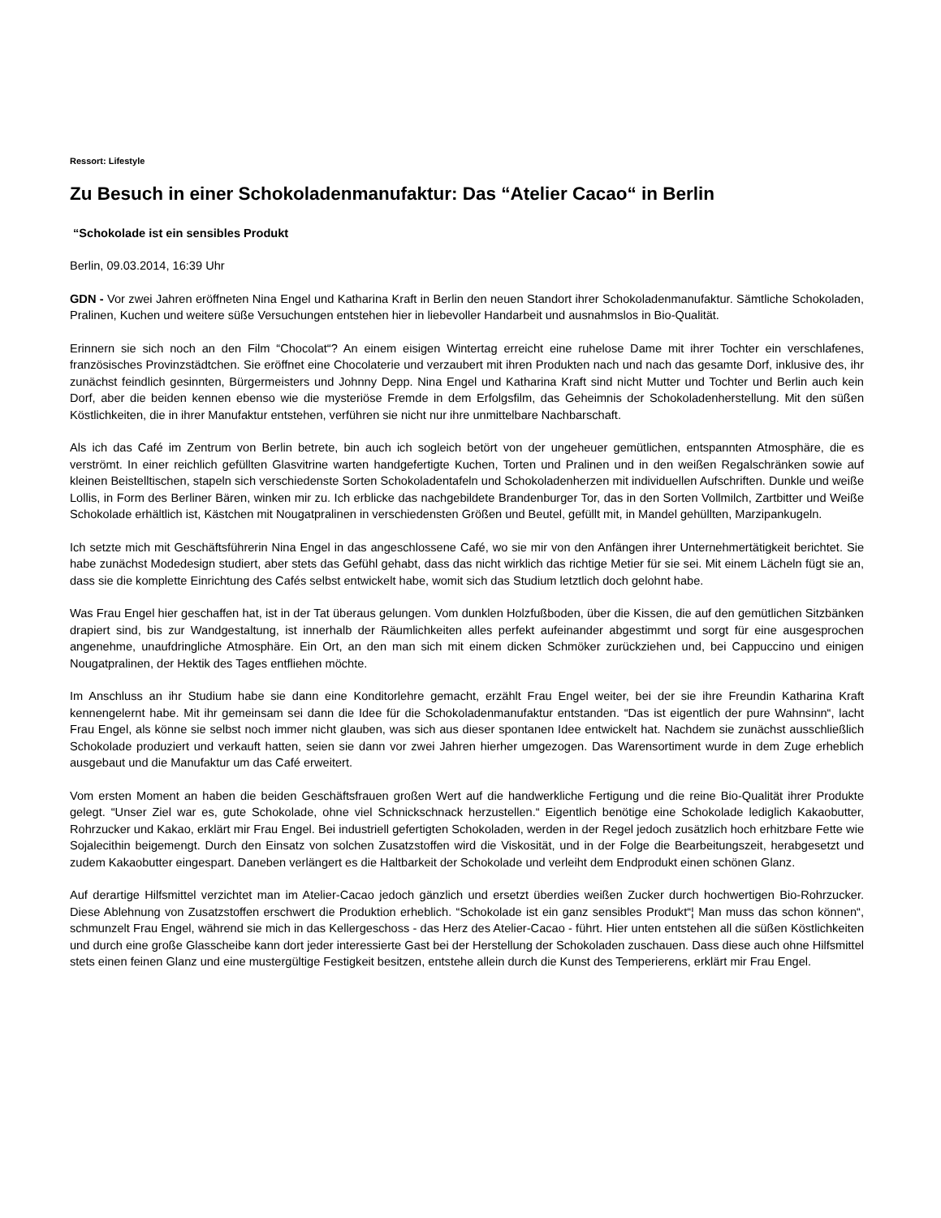Ressort: Lifestyle
Zu Besuch in einer Schokoladenmanufaktur: Das “Atelier Cacao“ in Berlin
“Schokolade ist ein sensibles Produkt
Berlin, 09.03.2014, 16:39 Uhr
GDN - Vor zwei Jahren eröffneten Nina Engel und Katharina Kraft in Berlin den neuen Standort ihrer Schokoladenmanufaktur. Sämtliche Schokoladen, Pralinen, Kuchen und weitere süße Versuchungen entstehen hier in liebevoller Handarbeit und ausnahmslos in Bio-Qualität.
Erinnern sie sich noch an den Film “Chocolat“? An einem eisigen Wintertag erreicht eine ruhelose Dame mit ihrer Tochter ein verschlafenes, französisches Provinzstädtchen. Sie eröffnet eine Chocolaterie und verzaubert mit ihren Produkten nach und nach das gesamte Dorf, inklusive des, ihr zunächst feindlich gesinnten, Bürgermeisters und Johnny Depp. Nina Engel und Katharina Kraft sind nicht Mutter und Tochter und Berlin auch kein Dorf, aber die beiden kennen ebenso wie die mysteriöse Fremde in dem Erfolgsfilm, das Geheimnis der Schokoladenherstellung. Mit den süßen Köstlichkeiten, die in ihrer Manufaktur entstehen, verführen sie nicht nur ihre unmittelbare Nachbarschaft.
Als ich das Café im Zentrum von Berlin betrete, bin auch ich sogleich betört von der ungeheuer gemütlichen, entspannten Atmosphäre, die es verströmt. In einer reichlich gefüllten Glasvitrine warten handgefertigte Kuchen, Torten und Pralinen und in den weißen Regalschränken sowie auf kleinen Beistelltischen, stapeln sich verschiedenste Sorten Schokoladentafeln und Schokoladenherzen mit individuellen Aufschriften. Dunkle und weiße Lollis, in Form des Berliner Bären, winken mir zu. Ich erblicke das nachgebildete Brandenburger Tor, das in den Sorten Vollmilch, Zartbitter und Weiße Schokolade erhältlich ist, Kästchen mit Nougatpralinen in verschiedensten Größen und Beutel, gefüllt mit, in Mandel gehüllten, Marzipankugeln.
Ich setzte mich mit Geschäftsführerin Nina Engel in das angeschlossene Café, wo sie mir von den Anfängen ihrer Unternehmertätigkeit berichtet. Sie habe zunächst Modedesign studiert, aber stets das Gefühl gehabt, dass das nicht wirklich das richtige Metier für sie sei. Mit einem Lächeln fügt sie an, dass sie die komplette Einrichtung des Cafés selbst entwickelt habe, womit sich das Studium letztlich doch gelohnt habe.
Was Frau Engel hier geschaffen hat, ist in der Tat überaus gelungen. Vom dunklen Holzfußboden, über die Kissen, die auf den gemütlichen Sitzbänken drapiert sind, bis zur Wandgestaltung, ist innerhalb der Räumlichkeiten alles perfekt aufeinander abgestimmt und sorgt für eine ausgesprochen angenehme, unaufdringliche Atmosphäre. Ein Ort, an den man sich mit einem dicken Schmöker zurückziehen und, bei Cappuccino und einigen Nougatpralinen, der Hektik des Tages entfliehen möchte.
Im Anschluss an ihr Studium habe sie dann eine Konditorlehre gemacht, erzählt Frau Engel weiter, bei der sie ihre Freundin Katharina Kraft kennengelernt habe. Mit ihr gemeinsam sei dann die Idee für die Schokoladenmanufaktur entstanden. “Das ist eigentlich der pure Wahnsinn“, lacht Frau Engel, als könne sie selbst noch immer nicht glauben, was sich aus dieser spontanen Idee entwickelt hat. Nachdem sie zunächst ausschließlich Schokolade produziert und verkauft hatten, seien sie dann vor zwei Jahren hierher umgezogen. Das Warensortiment wurde in dem Zuge erheblich ausgebaut und die Manufaktur um das Café erweitert.
Vom ersten Moment an haben die beiden Geschäftsfrauen großen Wert auf die handwerkliche Fertigung und die reine Bio-Qualität ihrer Produkte gelegt. “Unser Ziel war es, gute Schokolade, ohne viel Schnickschnack herzustellen.“ Eigentlich benötige eine Schokolade lediglich Kakaobutter, Rohrzucker und Kakao, erklärt mir Frau Engel. Bei industriell gefertigten Schokoladen, werden in der Regel jedoch zusätzlich hoch erhitzbare Fette wie Sojalecithin beigemengt. Durch den Einsatz von solchen Zusatzstoffen wird die Viskosität, und in der Folge die Bearbeitungszeit, herabgesetzt und zudem Kakaobutter eingespart. Daneben verlängert es die Haltbarkeit der Schokolade und verleiht dem Endprodukt einen schönen Glanz.
Auf derartige Hilfsmittel verzichtet man im Atelier-Cacao jedoch gänzlich und ersetzt überdies weißen Zucker durch hochwertigen Bio-Rohrzucker. Diese Ablehnung von Zusatzstoffen erschwert die Produktion erheblich. “Schokolade ist ein ganz sensibles Produkt“¦ Man muss das schon können“, schmunzelt Frau Engel, während sie mich in das Kellergeschoss - das Herz des Atelier-Cacao - führt. Hier unten entstehen all die süßen Köstlichkeiten und durch eine große Glasscheibe kann dort jeder interessierte Gast bei der Herstellung der Schokoladen zuschauen. Dass diese auch ohne Hilfsmittel stets einen feinen Glanz und eine mustergültige Festigkeit besitzen, entstehe allein durch die Kunst des Temperierens, erklärt mir Frau Engel.